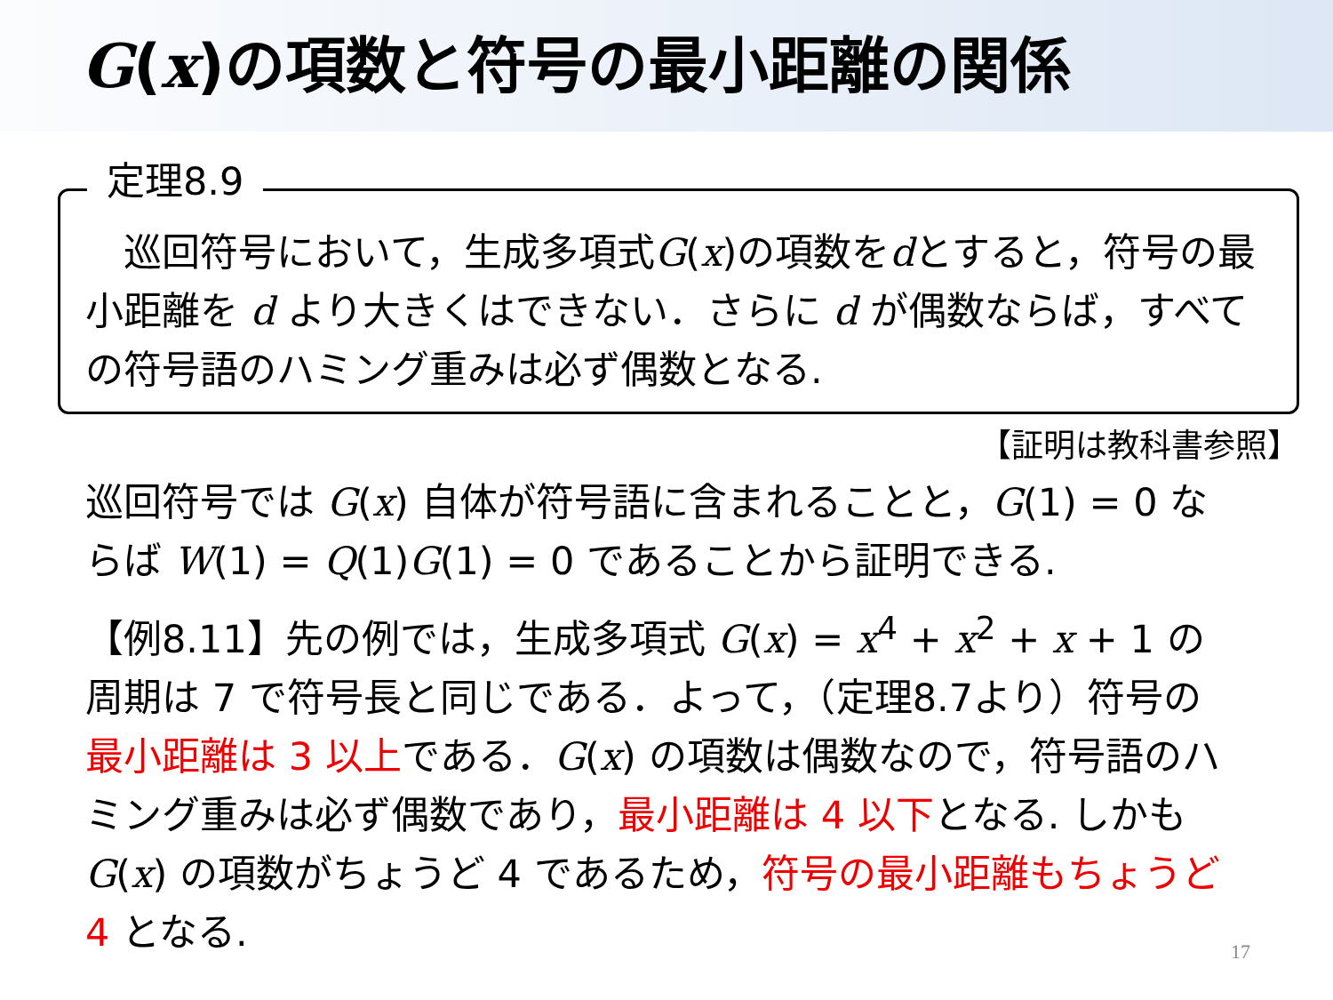G(x)の項数と符号の最小距離の関係
定理8.9
　巡回符号において，生成多項式G(x)の項数をdとすると，符号の最小距離を d より大きくはできない．さらに d が偶数ならば，すべての符号語のハミング重みは必ず偶数となる.
【証明は教科書参照】
巡回符号では G(x) 自体が符号語に含まれることと，G(1) = 0 ならば W(1) = Q(1)G(1) = 0 であることから証明できる.
【例8.11】先の例では，生成多項式 G(x) = x<sup>4</sup> + x<sup>2</sup> + x + 1 の周期は 7 で符号長と同じである．よって，（定理8.7より）符号の最小距離は 3 以上である．G(x) の項数は偶数なので，符号語のハミング重みは必ず偶数であり，最小距離は 4 以下となる. しかも G(x) の項数がちょうど 4 であるため，符号の最小距離もちょうど 4 となる.
17